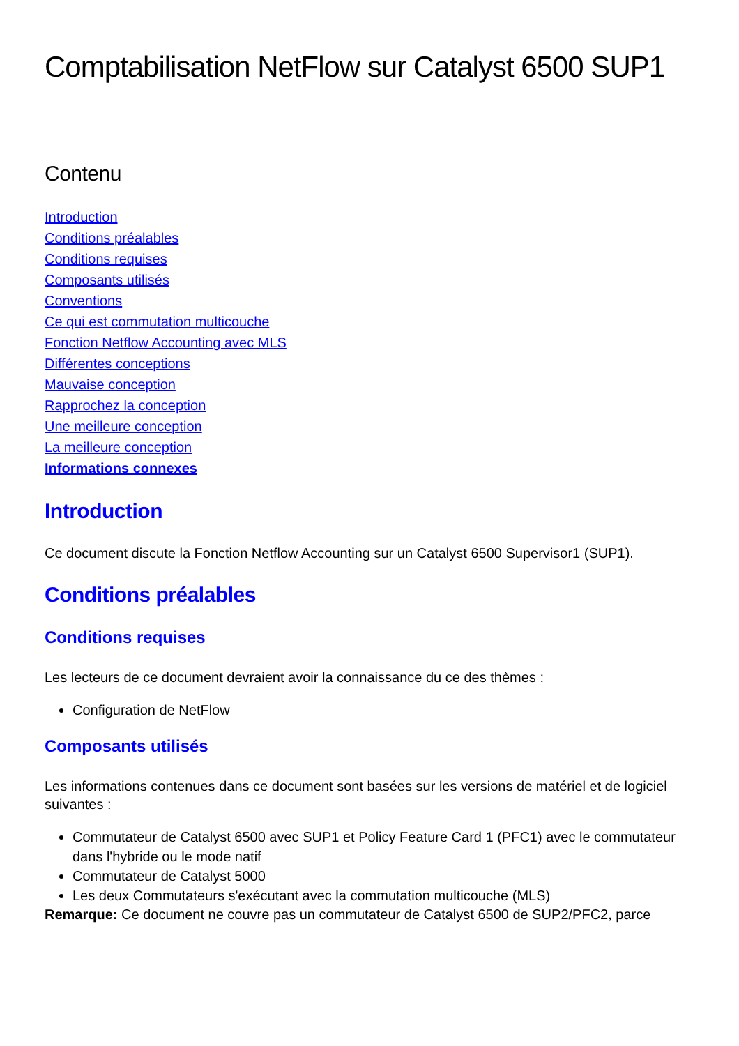Comptabilisation NetFlow sur Catalyst 6500 SUP1
Contenu
Introduction
Conditions préalables
Conditions requises
Composants utilisés
Conventions
Ce qui est commutation multicouche
Fonction Netflow Accounting avec MLS
Différentes conceptions
Mauvaise conception
Rapprochez la conception
Une meilleure conception
La meilleure conception
Informations connexes
Introduction
Ce document discute la Fonction Netflow Accounting sur un Catalyst 6500 Supervisor1 (SUP1).
Conditions préalables
Conditions requises
Les lecteurs de ce document devraient avoir la connaissance du ce des thèmes :
Configuration de NetFlow
Composants utilisés
Les informations contenues dans ce document sont basées sur les versions de matériel et de logiciel suivantes :
Commutateur de Catalyst 6500 avec SUP1 et Policy Feature Card 1 (PFC1) avec le commutateur dans l'hybride ou le mode natif
Commutateur de Catalyst 5000
Les deux Commutateurs s'exécutant avec la commutation multicouche (MLS)
Remarque: Ce document ne couvre pas un commutateur de Catalyst 6500 de SUP2/PFC2, parce